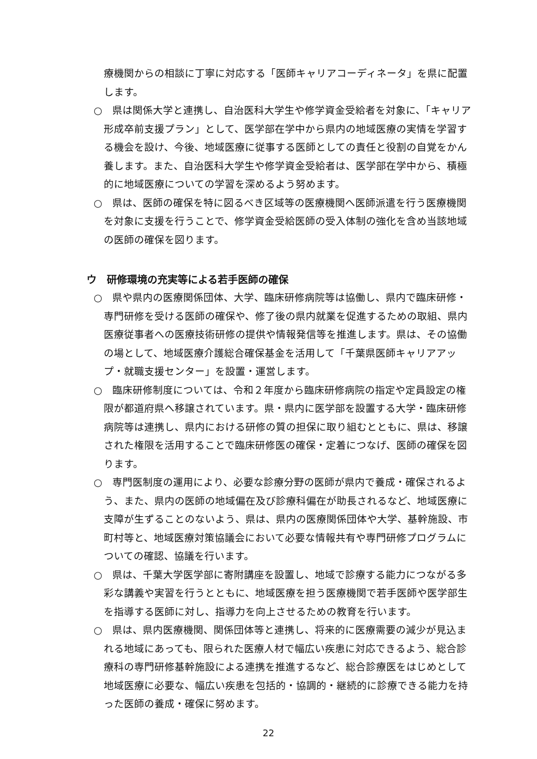療機関からの相談に丁寧に対応する「医師キャリアコーディネータ」を県に配置します。
○　県は関係大学と連携し、自治医科大学生や修学資金受給者を対象に、「キャリア形成卒前支援プラン」として、医学部在学中から県内の地域医療の実情を学習する機会を設け、今後、地域医療に従事する医師としての責任と役割の自覚をかん養します。また、自治医科大学生や修学資金受給者は、医学部在学中から、積極的に地域医療についての学習を深めるよう努めます。
○　県は、医師の確保を特に図るべき区域等の医療機関へ医師派遣を行う医療機関を対象に支援を行うことで、修学資金受給医師の受入体制の強化を含め当該地域の医師の確保を図ります。
ウ　研修環境の充実等による若手医師の確保
○　県や県内の医療関係団体、大学、臨床研修病院等は協働し、県内で臨床研修・専門研修を受ける医師の確保や、修了後の県内就業を促進するための取組、県内医療従事者への医療技術研修の提供や情報発信等を推進します。県は、その協働の場として、地域医療介護総合確保基金を活用して「千葉県医師キャリアアップ・就職支援センター」を設置・運営します。
○　臨床研修制度については、令和２年度から臨床研修病院の指定や定員設定の権限が都道府県へ移譲されています。県・県内に医学部を設置する大学・臨床研修病院等は連携し、県内における研修の質の担保に取り組むとともに、県は、移譲された権限を活用することで臨床研修医の確保・定着につなげ、医師の確保を図ります。
○　専門医制度の運用により、必要な診療分野の医師が県内で養成・確保されるよう、また、県内の医師の地域偏在及び診療科偏在が助長されるなど、地域医療に支障が生ずることのないよう、県は、県内の医療関係団体や大学、基幹施設、市町村等と、地域医療対策協議会において必要な情報共有や専門研修プログラムについての確認、協議を行います。
○　県は、千葉大学医学部に寄附講座を設置し、地域で診療する能力につながる多彩な講義や実習を行うとともに、地域医療を担う医療機関で若手医師や医学部生を指導する医師に対し、指導力を向上させるための教育を行います。
○　県は、県内医療機関、関係団体等と連携し、将来的に医療需要の減少が見込まれる地域にあっても、限られた医療人材で幅広い疾患に対応できるよう、総合診療科の専門研修基幹施設による連携を推進するなど、総合診療医をはじめとして地域医療に必要な、幅広い疾患を包括的・協調的・継続的に診療できる能力を持った医師の養成・確保に努めます。
22